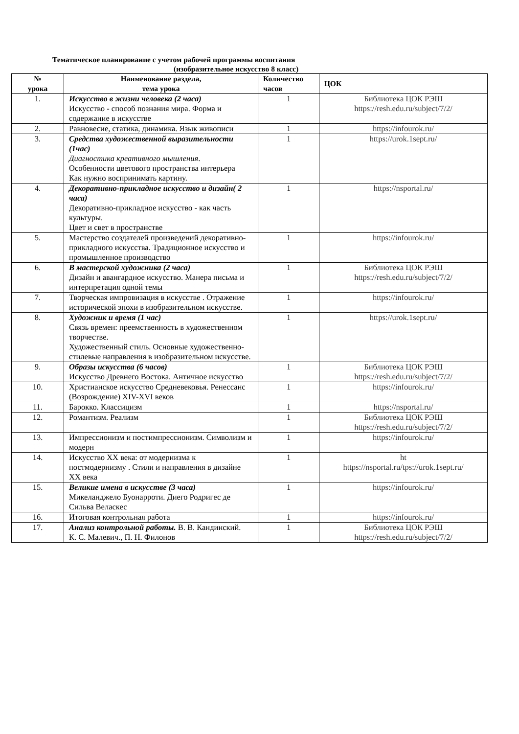Тематическое планирование с учетом рабочей программы воспитания
(изобразительное искусство 8 класс)
| № урока | Наименование раздела, тема урока | Количество часов | ЦОК |
| --- | --- | --- | --- |
| 1. | Искусство в жизни человека (2 часа) Искусство - способ познания мира. Форма и содержание в искусстве | 1 | Библиотека ЦОК РЭШ https://resh.edu.ru/subject/7/2/ |
| 2. | Равновесие, статика, динамика. Язык живописи | 1 | https://infourok.ru/ |
| 3. | Средства художественной выразительности (1час) Диагностика креативного мышления . Особенности цветового пространства интерьера Как нужно воспринимать картину. | 1 | https://urok.1sept.ru/ |
| 4. | Декоративно-прикладное искусство и дизайн( 2 часа) Декоративно-прикладное искусство - как часть культуры. Цвет и свет в пространстве | 1 | https://nsportal.ru/ |
| 5. | Мастерство создателей произведений декоративно-прикладного искусства. Традиционное искусство и промышленное производство | 1 | https://infourok.ru/ |
| 6. | В мастерской художника (2 часа) Дизайн и авангардное искусство. Манера письма и интерпретация одной темы | 1 | Библиотека ЦОК РЭШ https://resh.edu.ru/subject/7/2/ |
| 7. | Творческая импровизация в искусстве . Отражение исторической эпохи в изобразительном искусстве. | 1 | https://infourok.ru/ |
| 8. | Художник и время (1 час) Связь времен: преемственность в художественном творчестве. Художественный стиль. Основные художественно-стилевые направления в изобразительном искусстве. | 1 | https://urok.1sept.ru/ |
| 9. | Образы искусства (6 часов) Искусство Древнего Востока. Античное искусство | 1 | Библиотека ЦОК РЭШ https://resh.edu.ru/subject/7/2/ |
| 10. | Христианское искусство Средневековья. Ренессанс (Возрождение) XIV-XVI веков | 1 | https://infourok.ru/ |
| 11. | Барокко. Классицизм | 1 | https://nsportal.ru/ |
| 12. | Романтизм. Реализм | 1 | Библиотека ЦОК РЭШ https://resh.edu.ru/subject/7/2/ |
| 13. | Импрессионизм и постимпрессионизм. Символизм и модерн | 1 | https://infourok.ru/ |
| 14. | Искусство XX века: от модернизма к постмодернизму . Стили и направления в дизайне XX века | 1 | ht https://nsportal.ru/tps://urok.1sept.ru/ |
| 15. | Великие имена в искусстве (3 часа) Микеланджело Буонарроти. Диего Родригес де Сильва Веласкес | 1 | https://infourok.ru/ |
| 16. | Итоговая контрольная работа | 1 | https://infourok.ru/ |
| 17. | Анализ контрольной работы. В. В. Кандинский. К. С. Малевич., П. Н. Филонов | 1 | Библиотека ЦОК РЭШ https://resh.edu.ru/subject/7/2/ |